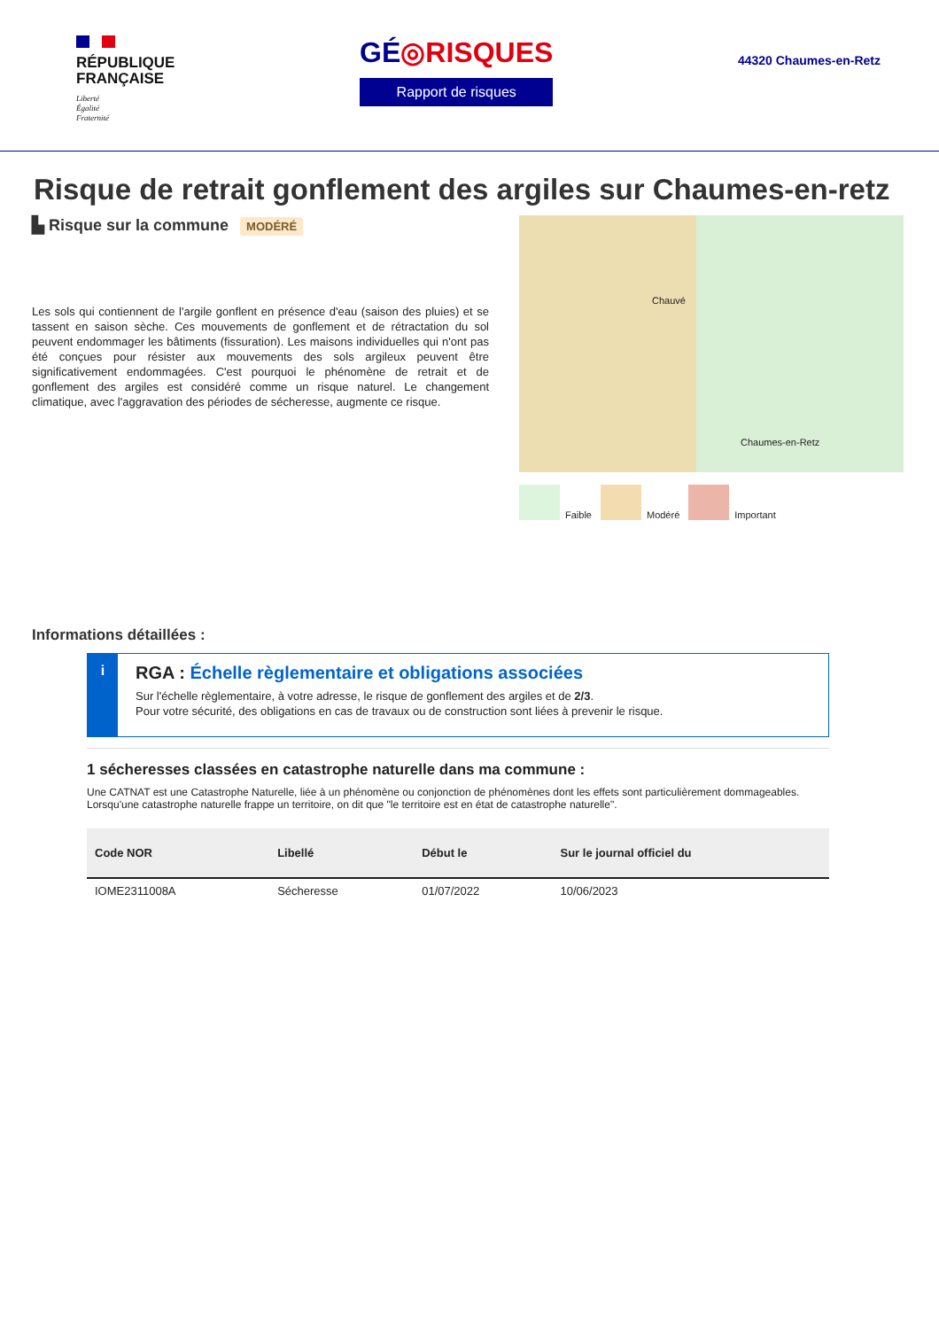RÉPUBLIQUE
FRANÇAISE
Liberté
Égalité
Fraternité
GÉ◎RISQUES
Rapport de risques
44320 Chaumes-en-Retz
Risque de retrait gonflement des argiles sur Chaumes-en-retz
▙ Risque sur la commune MODÉRÉ
Les sols qui contiennent de l'argile gonflent en présence d'eau (saison des pluies) et se tassent en saison sèche. Ces mouvements de gonflement et de rétractation du sol peuvent endommager les bâtiments (fissuration). Les maisons individuelles qui n'ont pas été conçues pour résister aux mouvements des sols argileux peuvent être significativement endommagées. C'est pourquoi le phénomène de retrait et de gonflement des argiles est considéré comme un risque naturel. Le changement climatique, avec l'aggravation des périodes de sécheresse, augmente ce risque.
Chauvé
Chaumes-en-Retz
Faible
Modéré
Important
Informations détaillées :
i
RGA : Échelle règlementaire et obligations associées
Sur l'échelle règlementaire, à votre adresse, le risque de gonflement des argiles et de 2/3.
Pour votre sécurité, des obligations en cas de travaux ou de construction sont liées à prevenir le risque.
1 sécheresses classées en catastrophe naturelle dans ma commune :
Une CATNAT est une Catastrophe Naturelle, liée à un phénomène ou conjonction de phénomènes dont les effets sont particulièrement dommageables. Lorsqu'une catastrophe naturelle frappe un territoire, on dit que "le territoire est en état de catastrophe naturelle".
| Code NOR | Libellé | Début le | Sur le journal officiel du |
| --- | --- | --- | --- |
| IOME2311008A | Sécheresse | 01/07/2022 | 10/06/2023 |